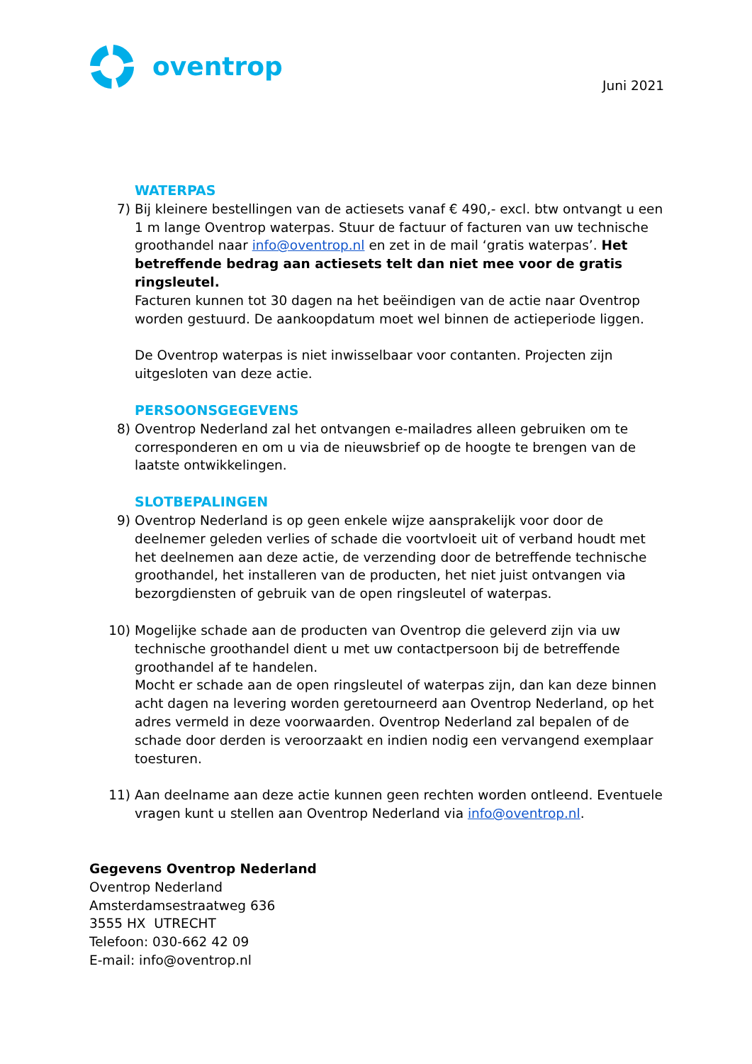oventrop
Juni 2021
WATERPAS
7) Bij kleinere bestellingen van de actiesets vanaf € 490,- excl. btw ontvangt u een 1 m lange Oventrop waterpas. Stuur de factuur of facturen van uw technische groothandel naar info@oventrop.nl en zet in de mail ‘gratis waterpas’. Het betreffende bedrag aan actiesets telt dan niet mee voor de gratis ringsleutel.
Facturen kunnen tot 30 dagen na het beëindigen van de actie naar Oventrop worden gestuurd. De aankoopdatum moet wel binnen de actieperiode liggen.
De Oventrop waterpas is niet inwisselbaar voor contanten. Projecten zijn uitgesloten van deze actie.
PERSOONSGEGEVENS
8) Oventrop Nederland zal het ontvangen e-mailadres alleen gebruiken om te corresponderen en om u via de nieuwsbrief op de hoogte te brengen van de laatste ontwikkelingen.
SLOTBEPALINGEN
9) Oventrop Nederland is op geen enkele wijze aansprakelijk voor door de deelnemer geleden verlies of schade die voortvloeit uit of verband houdt met het deelnemen aan deze actie, de verzending door de betreffende technische groothandel, het installeren van de producten, het niet juist ontvangen via bezorgdiensten of gebruik van de open ringsleutel of waterpas.
10) Mogelijke schade aan de producten van Oventrop die geleverd zijn via uw technische groothandel dient u met uw contactpersoon bij de betreffende groothandel af te handelen.
Mocht er schade aan de open ringsleutel of waterpas zijn, dan kan deze binnen acht dagen na levering worden geretourneerd aan Oventrop Nederland, op het adres vermeld in deze voorwaarden. Oventrop Nederland zal bepalen of de schade door derden is veroorzaakt en indien nodig een vervangend exemplaar toesturen.
11) Aan deelname aan deze actie kunnen geen rechten worden ontleend. Eventuele vragen kunt u stellen aan Oventrop Nederland via info@oventrop.nl.
Gegevens Oventrop Nederland
Oventrop Nederland
Amsterdamsestraatweg 636
3555 HX UTRECHT
Telefoon: 030-662 42 09
E-mail: info@oventrop.nl